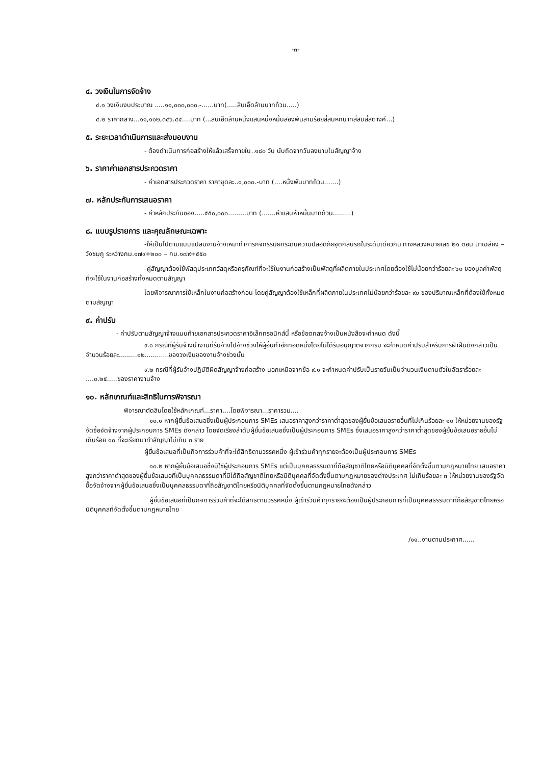-๓-
๔. วงเงินในการจัดจ้าง
๔.๑ วงเงินงบประมาณ .....๑๑,๐๐๐,๐๐๐.-......บาท(.....สิบเอ็ดล้านบาทถ้วน.....)
๔.๒ ราคากลาง...๑๑,๑๑๒,๓๔๖.๔๔....บาท (...สิบเอ็ดล้านหนึ่งแสนหนึ่งหมื่นสองพันสามร้อยสี่สิบหกบาทสี่สิบสี่สตางค์...)
๕. ระยะเวลาดำเนินการและส่งมอบงาน
- ต้องดำเนินการก่อสร้างให้แล้วเสร็จภายใน..๑๘๐ วัน นับถัดจากวันลงนามในสัญญาจ้าง
๖. ราคาค่าเอกสารประกวดราคา
- ค่าเอกสารประกวดราคา ราคาชุดละ..๑,๐๐๐.-บาท (....หนึ่งพันบาทถ้วน.......)
๗. หลักประกันการเสนอราคา
- ค่าหลักประกันซอง.....๕๕๐,๐๐๐.........บาท (.......ห้าแสนห้าหมื่นบาทถ้วน.........)
๘. แบบรูปรายการ และคุณลักษณะเฉพาะ
-ให้เป็นไปตามแบบแปลนงานจ้างเหมาทำการกิจกรรมยกระดับความปลอดภัยจุดกลับรถในระดับเดียวกัน ทางหลวงหมายเลข ๒๑ ตอน นาเฉลียง – วังชมภู ระหว่างกม.๑๗๙+๒๐๐ – กม.๑๗๙+๕๕๐
-คู่สัญญาต้องใช้พัสดุประเภทวัสดุหรือครุภัณฑ์ที่จะใช้ในงานก่อสร้างเป็นพัสดุที่ผลิตภายในประเทศโดยต้องใช้ไม่น้อยกว่าร้อยละ ๖๐ ของมูลค่าพัสดุ ที่จะใช้ในงานก่อสร้างทั้งหมดตามสัญญา
โดยพิจารณาการใช้เหล็กในงานก่อสร้างก่อน โดยคู่สัญญาต้องใช้เหล็กที่ผลิตภายในประเทศไม่น้อยกว่าร้อยละ ๙๐ ของปริมาณเหล็กที่ต้องใช้ทั้งหมดตามสัญญา
๙. ค่าปรับ
- ค่าปรับตามสัญญาจ้างแนบท้ายเอกสารประกวดราคาอิเล็กทรอนิกส์นี้ หรือข้อตกลงจ้างเป็นหนังสือจะกำหนด ดังนี้
๙.๑ กรณีที่ผู้รับจ้างนำงานที่รับจ้างไปจ้างช่วงให้ผู้อื่นทำอีกทอดหนึ่งโดยไม่ได้รับอนุญาตจากกรม จะกำหนดค่าปรับสำหรับการฝ่าฝืนดังกล่าวเป็นจำนวนร้อยละ.........๑๒............ของวงเงินของงานจ้างช่วงนั้น
๙.๒ กรณีที่ผู้รับจ้างปฏิบัติผิดสัญญาจ้างก่อสร้าง นอกเหนือจากข้อ ๙.๑ จะกำหนดค่าปรับเป็นรายวันเป็นจำนวนเงินตามตัวในอัตราร้อยละ ....๐.๒๕.....ของราคางานจ้าง
๑๐. หลักเกณฑ์และสิทธิในการพิจารณา
พิจารณาตัดสินโดยใช้หลักเกณฑ์...ราคา....โดยพิจารณา...ราคารวม....
๑๐.๑ หากผู้ยื่นข้อเสนอซึ่งเป็นผู้ประกอบการ SMEs เสนอราคาสูงกว่าราคาต่ำสุดของผู้ยื่นข้อเสนอรายอื่นที่ไม่เกินร้อยละ ๑๐ ให้หน่วยงานของรัฐจัดซื้อจัดจ้างจากผู้ประกอบการ SMEs ดังกล่าว โดยจัดเรียงลำดับผู้ยื่นข้อเสนอซึ่งเป็นผู้ประกอบการ SMEs ซึ่งเสนอราคาสูงกว่าราคาต่ำสุดของผู้ยื่นข้อเสนอรายอื่นไม่เกินร้อย ๑๐ ที่จะเรียกมาทำสัญญาไม่เกิน ๓ ราย
ผู้ยื่นข้อเสนอที่เป็นกิจการร่วมค้าที่จะได้สิทธิตามวรรคหนึ่ง ผู้เข้าร่วมค้าทุกรายจะต้องเป็นผู้ประกอบการ SMEs
๑๐.๒ หากผู้ยื่นข้อเสนอซึ่งมิใช่ผู้ประกอบการ SMEs แต่เป็นบุคคลธรรมดาที่ถือสัญชาติไทยหรือนิติบุคคลที่จัดตั้งขึ้นตามกฎหมายไทย เสนอราคาสูงกว่าราคาต่ำสุดของผู้ยื่นข้อเสนอที่เป็นบุคคลธรรมดาที่มิได้ถือสัญชาติไทยหรือนิติบุคคลที่จัดตั้งขึ้นตามกฎหมายของต่างประเทศ ไม่เกินร้อยละ ๓ ให้หน่วยงานของรัฐจัดซื้อจัดจ้างจากผู้ยื่นข้อเสนอซึ่งเป็นบุคคลธรรมดาที่ถือสัญชาติไทยหรือนิติบุคคลที่จัดตั้งขึ้นตามกฎหมายไทยดังกล่าว
ผู้ยื่นข้อเสนอที่เป็นกิจการร่วมค้าที่จะได้สิทธิตามวรรคหนึ่ง ผู้เข้าร่วมค้าทุกรายจะต้องเป็นผู้ประกอบการที่เป็นบุคคลธรรมดาที่ถือสัญชาติไทยหรือนิติบุคคลที่จัดตั้งขึ้นตามกฎหมายไทย
/๑๑..งานตามประกาศ......